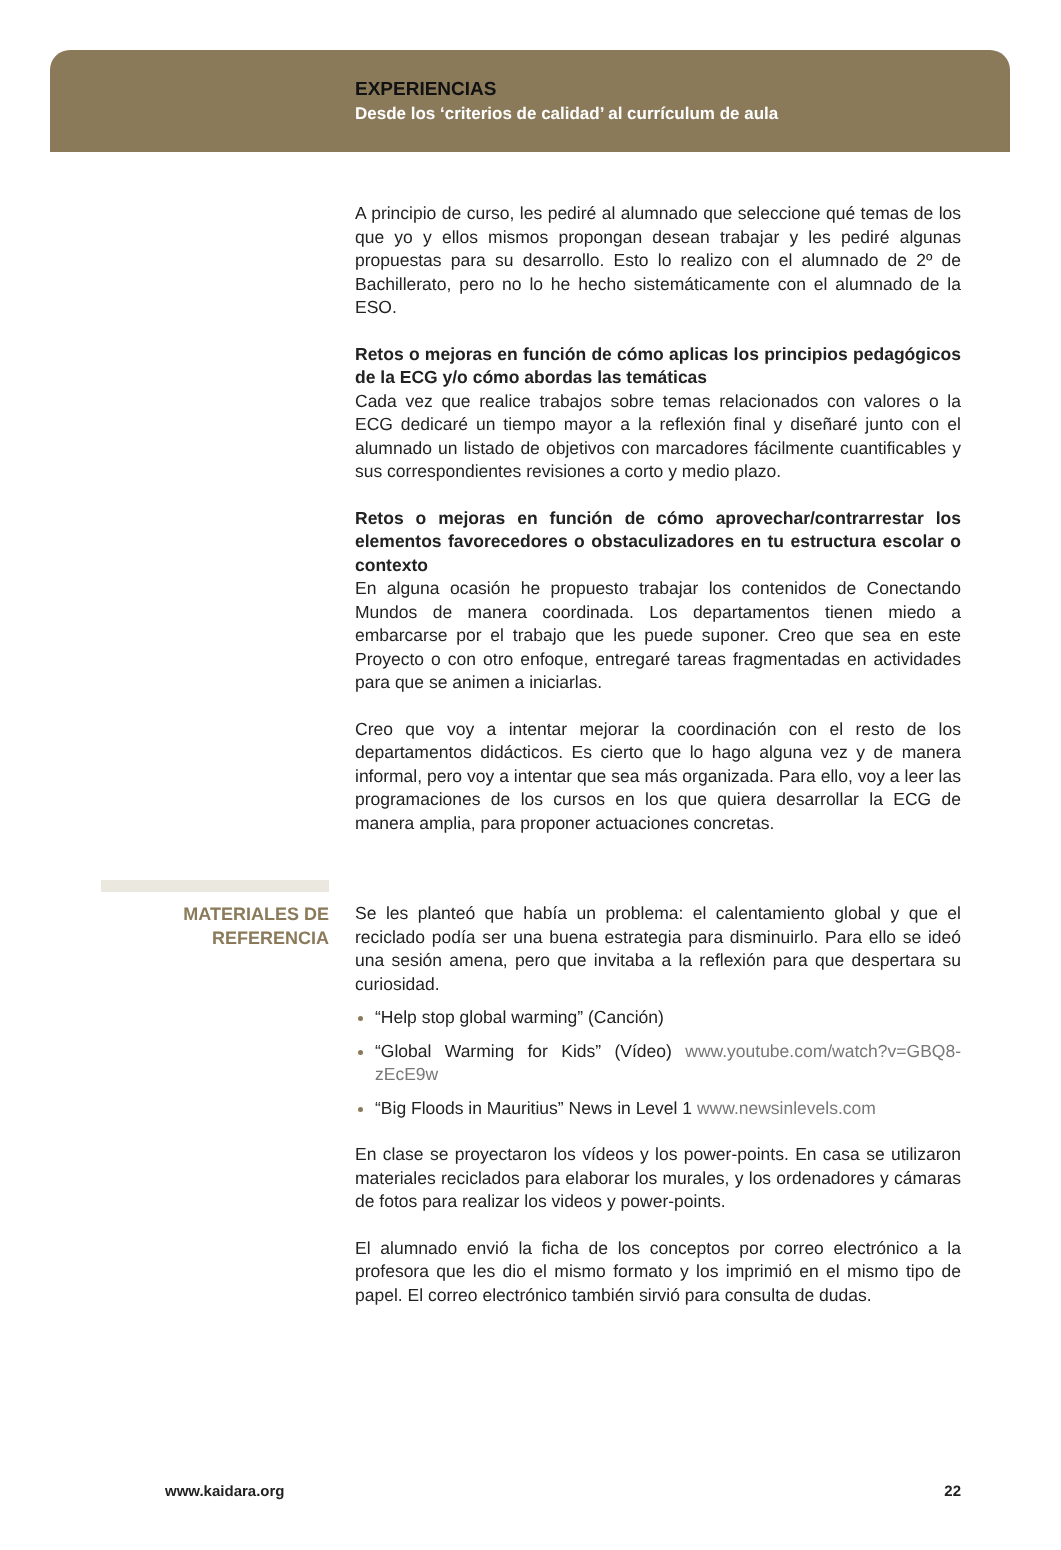EXPERIENCIAS
Desde los ‘criterios de calidad’ al currículum de aula
A principio de curso, les pediré al alumnado que seleccione qué temas de los que yo y ellos mismos propongan desean trabajar y les pediré algunas propuestas para su desarrollo. Esto lo realizo con el alumnado de 2º de Bachillerato, pero no lo he hecho sistemáticamente con el alumnado de la ESO.
Retos o mejoras en función de cómo aplicas los principios pedagógicos de la ECG y/o cómo abordas las temáticas
Cada vez que realice trabajos sobre temas relacionados con valores o la ECG dedicaré un tiempo mayor a la reflexión final y diseñaré junto con el alumnado un listado de objetivos con marcadores fácilmente cuantificables y sus correspondientes revisiones a corto y medio plazo.
Retos o mejoras en función de cómo aprovechar/contrarrestar los elementos favorecedores o obstaculizadores en tu estructura escolar o contexto
En alguna ocasión he propuesto trabajar los contenidos de Conectando Mundos de manera coordinada. Los departamentos tienen miedo a embarcarse por el trabajo que les puede suponer. Creo que sea en este Proyecto o con otro enfoque, entregaré tareas fragmentadas en actividades para que se animen a iniciarlas.
Creo que voy a intentar mejorar la coordinación con el resto de los departamentos didácticos. Es cierto que lo hago alguna vez y de manera informal, pero voy a intentar que sea más organizada. Para ello, voy a leer las programaciones de los cursos en los que quiera desarrollar la ECG de manera amplia, para proponer actuaciones concretas.
MATERIALES DE
REFERENCIA
Se les planteó que había un problema: el calentamiento global y que el reciclado podía ser una buena estrategia para disminuirlo. Para ello se ideó una sesión amena, pero que invitaba a la reflexión para que despertara su curiosidad.
“Help stop global warming” (Canción)
“Global Warming for Kids” (Vídeo) www.youtube.com/watch?v=GBQ8-zEcE9w
“Big Floods in Mauritius” News in Level 1 www.newsinlevels.com
En clase se proyectaron los vídeos y los power-points. En casa se utilizaron materiales reciclados para elaborar los murales, y los ordenadores y cámaras de fotos para realizar los videos y power-points.
El alumnado envió la ficha de los conceptos por correo electrónico a la profesora que les dio el mismo formato y los imprimió en el mismo tipo de papel. El correo electrónico también sirvió para consulta de dudas.
www.kaidara.org 22